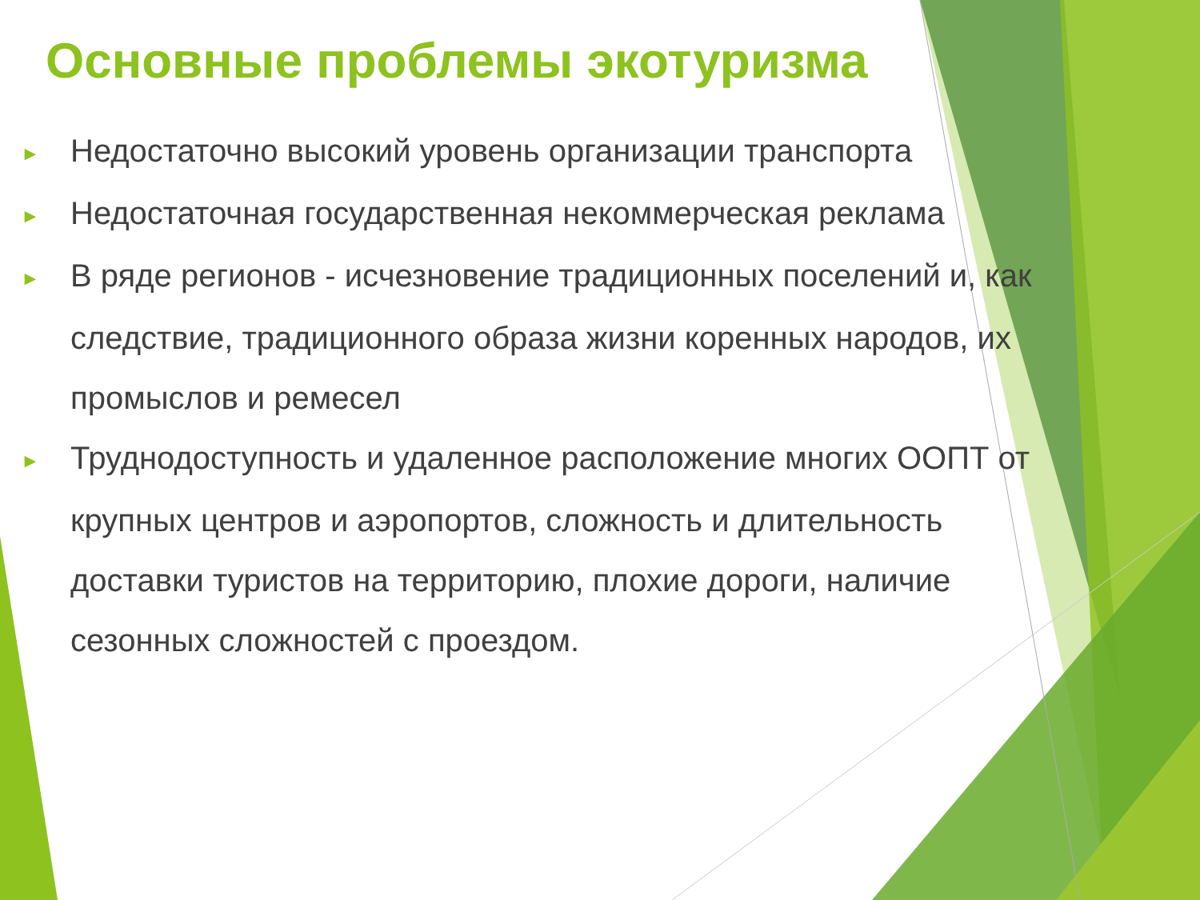Основные проблемы экотуризма
► Недостаточно высокий уровень организации транспорта
► Недостаточная государственная некоммерческая реклама
► В ряде регионов - исчезновение традиционных поселений и, как следствие, традиционного образа жизни коренных народов, их промыслов и ремесел
► Труднодоступность и удаленное расположение многих ООПТ от крупных центров и аэропортов, сложность и длительность доставки туристов на территорию, плохие дороги, наличие сезонных сложностей с проездом.